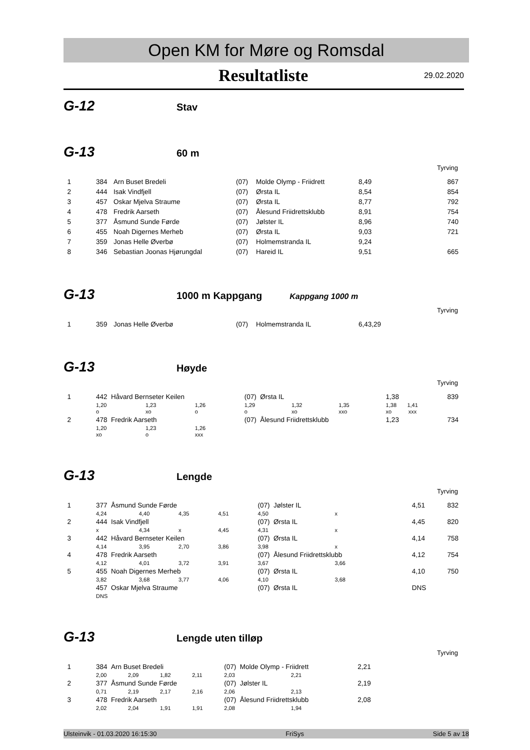Open KM for Møre og Romsdal
Resultatliste
29.02.2020
G-12
Stav
G-13
60 m
Tyrving
| 1 | 384 | Arn Buset Bredeli | (07) | Molde Olymp - Friidrett | 8,49 | 867 |
| 2 | 444 | Isak Vindfjell | (07) | Ørsta IL | 8,54 | 854 |
| 3 | 457 | Oskar Mjelva Straume | (07) | Ørsta IL | 8,77 | 792 |
| 4 | 478 | Fredrik Aarseth | (07) | Ålesund Friidrettsklubb | 8,91 | 754 |
| 5 | 377 | Åsmund Sunde Førde | (07) | Jølster IL | 8,96 | 740 |
| 6 | 455 | Noah Digernes Merheb | (07) | Ørsta IL | 9,03 | 721 |
| 7 | 359 | Jonas Helle Øverbø | (07) | Holmemstranda IL | 9,24 | |
| 8 | 346 | Sebastian Joonas Hjørungdal | (07) | Hareid IL | 9,51 | 665 |
G-13
1000 m Kappgang
Kappgang 1000 m
Tyrving
| 1 | 359 | Jonas Helle Øverbø | (07) | Holmemstranda IL | 6,43,29 | |
G-13
Høyde
Tyrving
| 1 | 442 Håvard Bernseter Keilen | | | (07) Ørsta IL | | | 1,38 | 839 |
| | 1,20 | 1,23 | 1,26 | 1,29 | 1,32 | 1,35 | 1,38 1,41 | |
| | o | xo | o | o | xo | xxo | xo xxx | |
| 2 | 478 Fredrik Aarseth | | | (07) Ålesund Friidrettsklubb | | | 1,23 | 734 |
| | 1,20 | 1,23 | 1,26 | | | | | |
| | xo | o | xxx | | | | | |
G-13
Lengde
Tyrving
| 1 | 377 Åsmund Sunde Førde | | | | (07) Jølster IL | | 4,51 | 832 |
| | 4,24 | 4,40 | 4,35 | 4,51 | 4,50 | x | | |
| 2 | 444 Isak Vindfjell | | | | (07) Ørsta IL | | 4,45 | 820 |
| | x | 4,34 | x | 4,45 | 4,31 | x | | |
| 3 | 442 Håvard Bernseter Keilen | | | | (07) Ørsta IL | | 4,14 | 758 |
| | 4,14 | 3,95 | 2,70 | 3,86 | 3,98 | x | | |
| 4 | 478 Fredrik Aarseth | | | | (07) Ålesund Friidrettsklubb | | 4,12 | 754 |
| | 4,12 | 4,01 | 3,72 | 3,91 | 3,67 | 3,66 | | |
| 5 | 455 Noah Digernes Merheb | | | | (07) Ørsta IL | | 4,10 | 750 |
| | 3,82 | 3,68 | 3,77 | 4,06 | 4,10 | 3,68 | | |
| | 457 Oskar Mjelva Straume | | | | (07) Ørsta IL | | DNS | |
| | DNS | | | | | | | |
G-13
Lengde uten tilløp
Tyrving
| 1 | 384 Arn Buset Bredeli | | | | (07) Molde Olymp - Friidrett | | 2,21 | |
| | 2,00 | 2,09 | 1,82 | 2,11 | 2,03 | 2,21 | | |
| 2 | 377 Åsmund Sunde Førde | | | | (07) Jølster IL | | 2,19 | |
| | 0,71 | 2,19 | 2,17 | 2,16 | 2,06 | 2,13 | | |
| 3 | 478 Fredrik Aarseth | | | | (07) Ålesund Friidrettsklubb | | 2,08 | |
| | 2,02 | 2,04 | 1,91 | 1,91 | 2,08 | 1,94 | | |
Ulsteinvik - 01.03.2020 16:15:30 FriSys Side 5 av 18